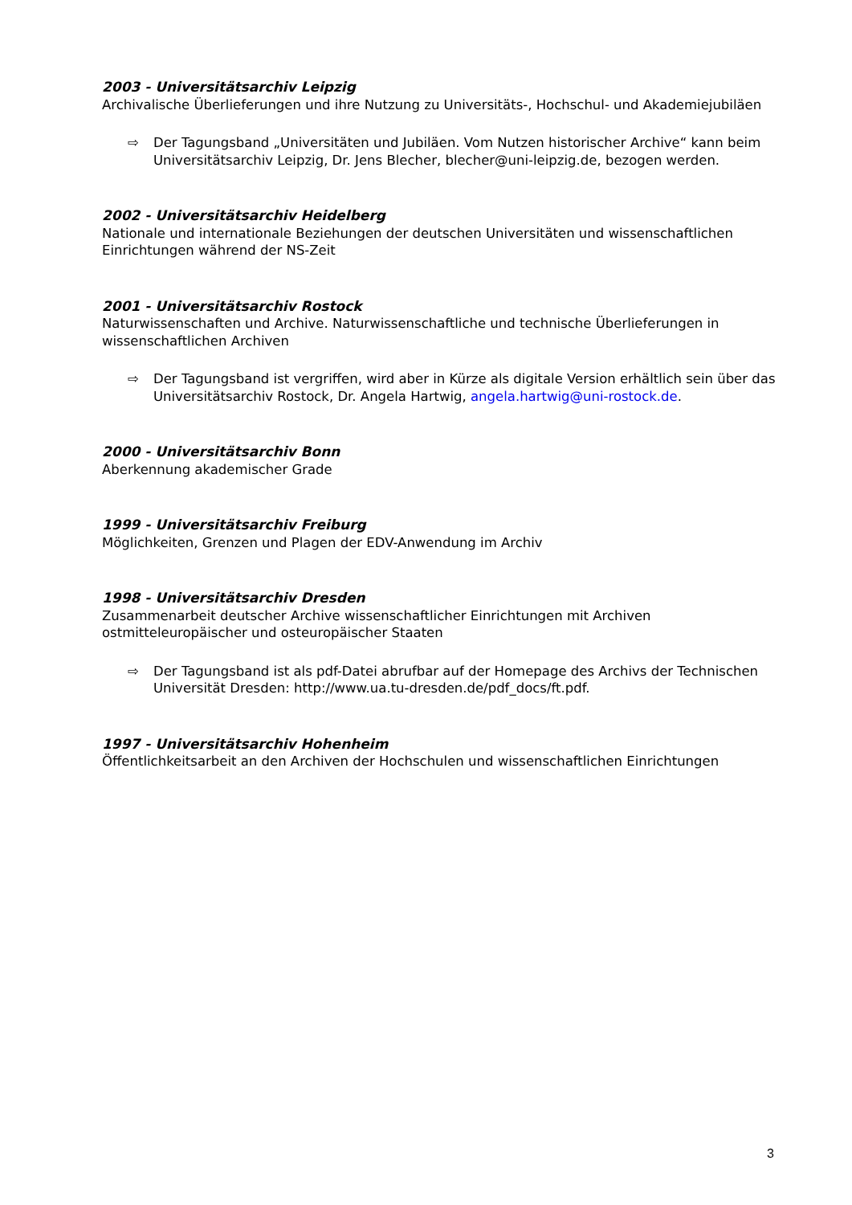2003 - Universitätsarchiv Leipzig
Archivalische Überlieferungen und ihre Nutzung zu Universitäts-, Hochschul- und Akademiejubiläen
⇨ Der Tagungsband „Universitäten und Jubiläen. Vom Nutzen historischer Archive“ kann beim Universitätsarchiv Leipzig, Dr. Jens Blecher, blecher@uni-leipzig.de, bezogen werden.
2002 - Universitätsarchiv Heidelberg
Nationale und internationale Beziehungen der deutschen Universitäten und wissenschaftlichen Einrichtungen während der NS-Zeit
2001 - Universitätsarchiv Rostock
Naturwissenschaften und Archive. Naturwissenschaftliche und technische Überlieferungen in wissenschaftlichen Archiven
⇨ Der Tagungsband ist vergriffen, wird aber in Kürze als digitale Version erhältlich sein über das Universitätsarchiv Rostock, Dr. Angela Hartwig, angela.hartwig@uni-rostock.de.
2000 - Universitätsarchiv Bonn
Aberkennung akademischer Grade
1999 - Universitätsarchiv Freiburg
Möglichkeiten, Grenzen und Plagen der EDV-Anwendung im Archiv
1998 - Universitätsarchiv Dresden
Zusammenarbeit deutscher Archive wissenschaftlicher Einrichtungen mit Archiven ostmitteleuropäischer und osteuropäischer Staaten
⇨ Der Tagungsband ist als pdf-Datei abrufbar auf der Homepage des Archivs der Technischen Universität Dresden: http://www.ua.tu-dresden.de/pdf_docs/ft.pdf.
1997 - Universitätsarchiv Hohenheim
Öffentlichkeitsarbeit an den Archiven der Hochschulen und wissenschaftlichen Einrichtungen
3